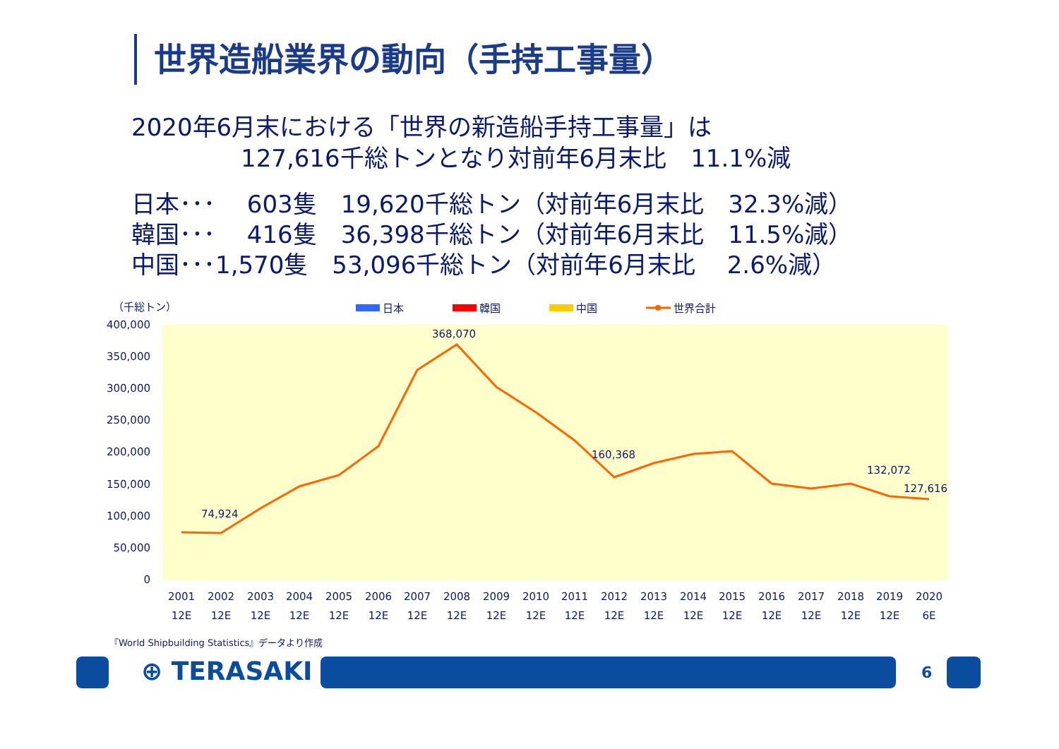世界造船業界の動向（手持工事量）
2020年6月末における「世界の新造船手持工事量」は
127,616千総トンとなり対前年6月末比　11.1%減
日本･･･　 603隻　19,620千総トン（対前年6月末比　32.3%減） 韓国･･･　 416隻　36,398千総トン（対前年6月末比　11.5%減） 中国･･･1,570隻　53,096千総トン（対前年6月末比　 2.6%減）
（千総トン）
日本
韓国
中国
世界合計
400,000
350,000
300,000
250,000
200,000
150,000
100,000
50,000
0
74,924
368,070
160,368
132,072
127,616
2001
2002
2003
2004
2005
2006
2007
2008
2009
2010
2011
2012
2013
2014
2015
2016
2017
2018
2019
2020
12E
12E
12E
12E
12E
12E
12E
12E
12E
12E
12E
12E
12E
12E
12E
12E
12E
12E
12E
6E
『World Shipbuilding Statistics』データより作成
⊕ TERASAKI 6